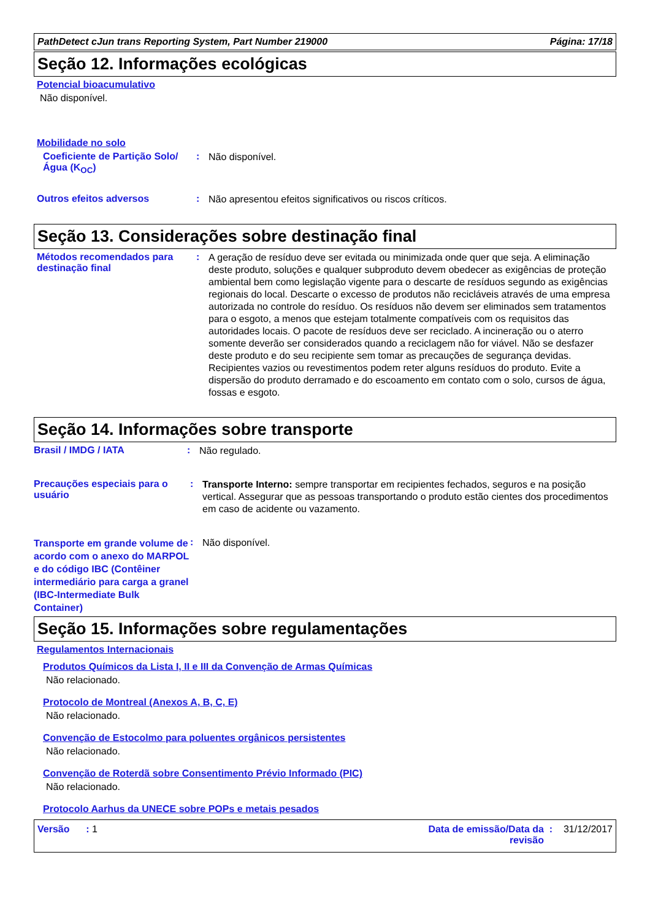PathDetect cJun trans Reporting System, Part Number 219000 Página: 17/18
Seção 12. Informações ecológicas
Potencial bioacumulativo
Não disponível.
Mobilidade no solo
Coeficiente de Partição Solo/Água (K<sub>OC</sub>)
:
Não disponível.
Outros efeitos adversos :
Não apresentou efeitos significativos ou riscos críticos.
Seção 13. Considerações sobre destinação final
Métodos recomendados para destinação final
:
A geração de resíduo deve ser evitada ou minimizada onde quer que seja. A eliminação deste produto, soluções e qualquer subproduto devem obedecer as exigências de proteção ambiental bem como legislação vigente para o descarte de resíduos segundo as exigências regionais do local. Descarte o excesso de produtos não recicláveis através de uma empresa autorizada no controle do resíduo. Os resíduos não devem ser eliminados sem tratamentos para o esgoto, a menos que estejam totalmente compatíveis com os requisitos das autoridades locais. O pacote de resíduos deve ser reciclado. A incineração ou o aterro somente deverão ser considerados quando a reciclagem não for viável. Não se desfazer deste produto e do seu recipiente sem tomar as precauções de segurança devidas. Recipientes vazios ou revestimentos podem reter alguns resíduos do produto. Evite a dispersão do produto derramado e do escoamento em contato com o solo, cursos de água, fossas e esgoto.
Seção 14. Informações sobre transporte
Brasil / IMDG / IATA :
Não regulado.
Precauções especiais para o usuário
:
Transporte Interno: sempre transportar em recipientes fechados, seguros e na posição vertical. Assegurar que as pessoas transportando o produto estão cientes dos procedimentos em caso de acidente ou vazamento.
Transporte em grande volume de acordo com o anexo do MARPOL e do código IBC (Contêiner intermediário para carga a granel (IBC-Intermediate Bulk Container)
:
Não disponível.
Seção 15. Informações sobre regulamentações
Regulamentos Internacionais
Produtos Químicos da Lista I, II e III da Convenção de Armas Químicas
Não relacionado.
Protocolo de Montreal (Anexos A, B, C, E)
Não relacionado.
Convenção de Estocolmo para poluentes orgânicos persistentes
Não relacionado.
Convenção de Roterdã sobre Consentimento Prévio Informado (PIC)
Não relacionado.
Protocolo Aarhus da UNECE sobre POPs e metais pesados
Versão : 1 Data de emissão/Data da revisão : 31/12/2017